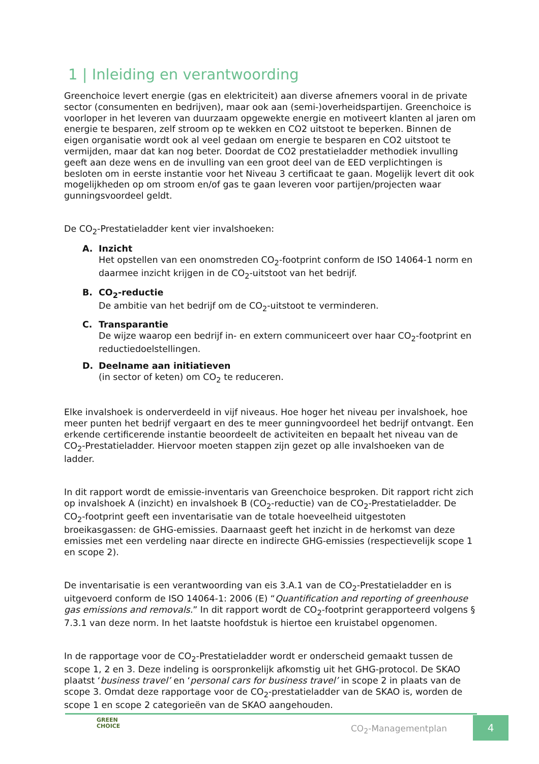1 | Inleiding en verantwoording
Greenchoice levert energie (gas en elektriciteit) aan diverse afnemers vooral in de private sector (consumenten en bedrijven), maar ook aan (semi-)overheidspartijen. Greenchoice is voorloper in het leveren van duurzaam opgewekte energie en motiveert klanten al jaren om energie te besparen, zelf stroom op te wekken en CO2 uitstoot te beperken. Binnen de eigen organisatie wordt ook al veel gedaan om energie te besparen en CO2 uitstoot te vermijden, maar dat kan nog beter. Doordat de CO2 prestatieladder methodiek invulling geeft aan deze wens en de invulling van een groot deel van de EED verplichtingen is besloten om in eerste instantie voor het Niveau 3 certificaat te gaan. Mogelijk levert dit ook mogelijkheden op om stroom en/of gas te gaan leveren voor partijen/projecten waar gunningsvoordeel geldt.
De CO<sub>2</sub>-Prestatieladder kent vier invalshoeken:
A. Inzicht
Het opstellen van een onomstreden CO<sub>2</sub>-footprint conform de ISO 14064-1 norm en daarmee inzicht krijgen in de CO<sub>2</sub>-uitstoot van het bedrijf.
B. CO<sub>2</sub>-reductie
De ambitie van het bedrijf om de CO<sub>2</sub>-uitstoot te verminderen.
C. Transparantie
De wijze waarop een bedrijf in- en extern communiceert over haar CO<sub>2</sub>-footprint en reductiedoelstellingen.
D. Deelname aan initiatieven
(in sector of keten) om CO<sub>2</sub> te reduceren.
Elke invalshoek is onderverdeeld in vijf niveaus. Hoe hoger het niveau per invalshoek, hoe meer punten het bedrijf vergaart en des te meer gunningvoordeel het bedrijf ontvangt. Een erkende certificerende instantie beoordeelt de activiteiten en bepaalt het niveau van de CO<sub>2</sub>-Prestatieladder. Hiervoor moeten stappen zijn gezet op alle invalshoeken van de ladder.
In dit rapport wordt de emissie-inventaris van Greenchoice besproken. Dit rapport richt zich op invalshoek A (inzicht) en invalshoek B (CO<sub>2</sub>-reductie) van de CO<sub>2</sub>-Prestatieladder. De CO<sub>2</sub>-footprint geeft een inventarisatie van de totale hoeveelheid uitgestoten broeikasgassen: de GHG-emissies. Daarnaast geeft het inzicht in de herkomst van deze emissies met een verdeling naar directe en indirecte GHG-emissies (respectievelijk scope 1 en scope 2).
De inventarisatie is een verantwoording van eis 3.A.1 van de CO<sub>2</sub>-Prestatieladder en is uitgevoerd conform de ISO 14064-1: 2006 (E) “Quantification and reporting of greenhouse gas emissions and removals.” In dit rapport wordt de CO<sub>2</sub>-footprint gerapporteerd volgens § 7.3.1 van deze norm. In het laatste hoofdstuk is hiertoe een kruistabel opgenomen.
In de rapportage voor de CO<sub>2</sub>-Prestatieladder wordt er onderscheid gemaakt tussen de scope 1, 2 en 3. Deze indeling is oorspronkelijk afkomstig uit het GHG-protocol. De SKAO plaatst ‘business travel’ en ‘personal cars for business travel’ in scope 2 in plaats van de scope 3. Omdat deze rapportage voor de CO<sub>2</sub>-prestatieladder van de SKAO is, worden de scope 1 en scope 2 categorieën van de SKAO aangehouden.
GREEN
CHOICE
CO<sub>2</sub>-Managementplan
4